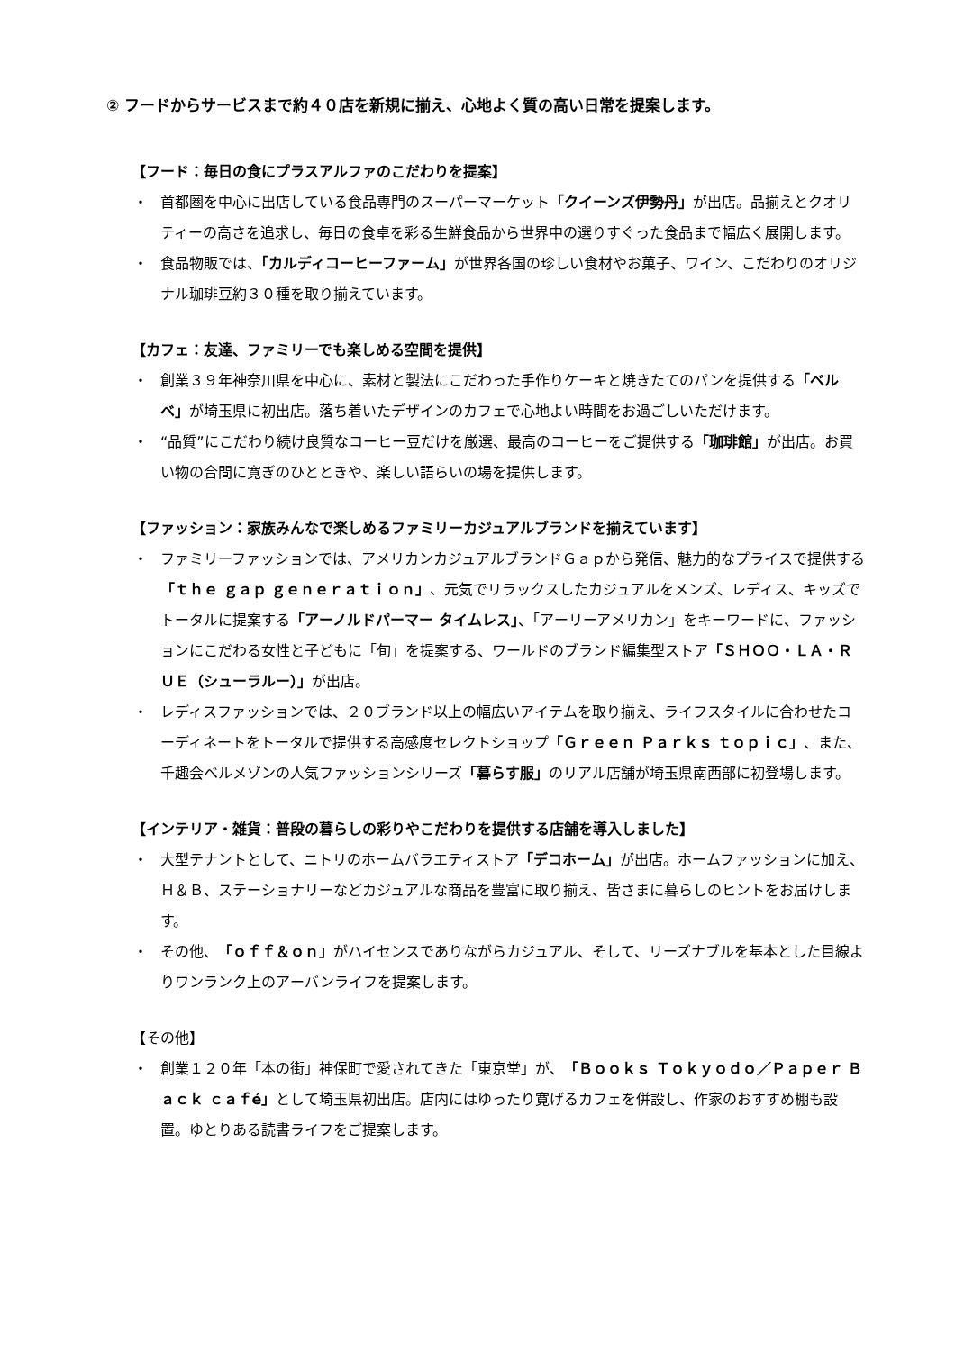② フードからサービスまで約４０店を新規に揃え、心地よく質の高い日常を提案します。
【フード：毎日の食にプラスアルファのこだわりを提案】
・ 首都圏を中心に出店している食品専門のスーパーマーケット「クイーンズ伊勢丹」が出店。品揃えとクオリティーの高さを追求し、毎日の食卓を彩る生鮮食品から世界中の選りすぐった食品まで幅広く展開します。
・ 食品物販では、「カルディコーヒーファーム」が世界各国の珍しい食材やお菓子、ワイン、こだわりのオリジナル珈琲豆約３０種を取り揃えています。
【カフェ：友達、ファミリーでも楽しめる空間を提供】
・ 創業３９年神奈川県を中心に、素材と製法にこだわった手作りケーキと焼きたてのパンを提供する「ベルベ」が埼玉県に初出店。落ち着いたデザインのカフェで心地よい時間をお過ごしいただけます。
・ “品質”にこだわり続け良質なコーヒー豆だけを厳選、最高のコーヒーをご提供する「珈琲館」が出店。お買い物の合間に寛ぎのひとときや、楽しい語らいの場を提供します。
【ファッション：家族みんなで楽しめるファミリーカジュアルブランドを揃えています】
・ ファミリーファッションでは、アメリカンカジュアルブランドＧａｐから発信、魅力的なプライスで提供する「ｔｈｅ ｇａｐ ｇｅｎｅｒａｔｉｏｎ」、元気でリラックスしたカジュアルをメンズ、レディス、キッズでトータルに提案する「アーノルドパーマー タイムレス」、「アーリーアメリカン」をキーワードに、ファッションにこだわる女性と子どもに「旬」を提案する、ワールドのブランド編集型ストア「ＳＨＯＯ・ＬＡ・ＲＵＥ（シューラルー）」が出店。
・ レディスファッションでは、２０ブランド以上の幅広いアイテムを取り揃え、ライフスタイルに合わせたコーディネートをトータルで提供する高感度セレクトショップ「Ｇｒｅｅｎ Ｐａｒｋｓ ｔｏｐｉｃ」、また、千趣会ベルメゾンの人気ファッションシリーズ「暮らす服」のリアル店舗が埼玉県南西部に初登場します。
【インテリア・雑貨：普段の暮らしの彩りやこだわりを提供する店舗を導入しました】
・ 大型テナントとして、ニトリのホームバラエティストア「デコホーム」が出店。ホームファッションに加え、Ｈ＆Ｂ、ステーショナリーなどカジュアルな商品を豊富に取り揃え、皆さまに暮らしのヒントをお届けします。
・ その他、「ｏｆｆ＆ｏｎ」がハイセンスでありながらカジュアル、そして、リーズナブルを基本とした目線よりワンランク上のアーバンライフを提案します。
【その他】
・ 創業１２０年「本の街」神保町で愛されてきた「東京堂」が、「Ｂｏｏｋｓ Ｔｏｋｙｏｄｏ／Ｐａｐｅｒ Ｂａｃｋ ｃａｆé」として埼玉県初出店。店内にはゆったり寛げるカフェを併設し、作家のおすすめ棚も設置。ゆとりある読書ライフをご提案します。